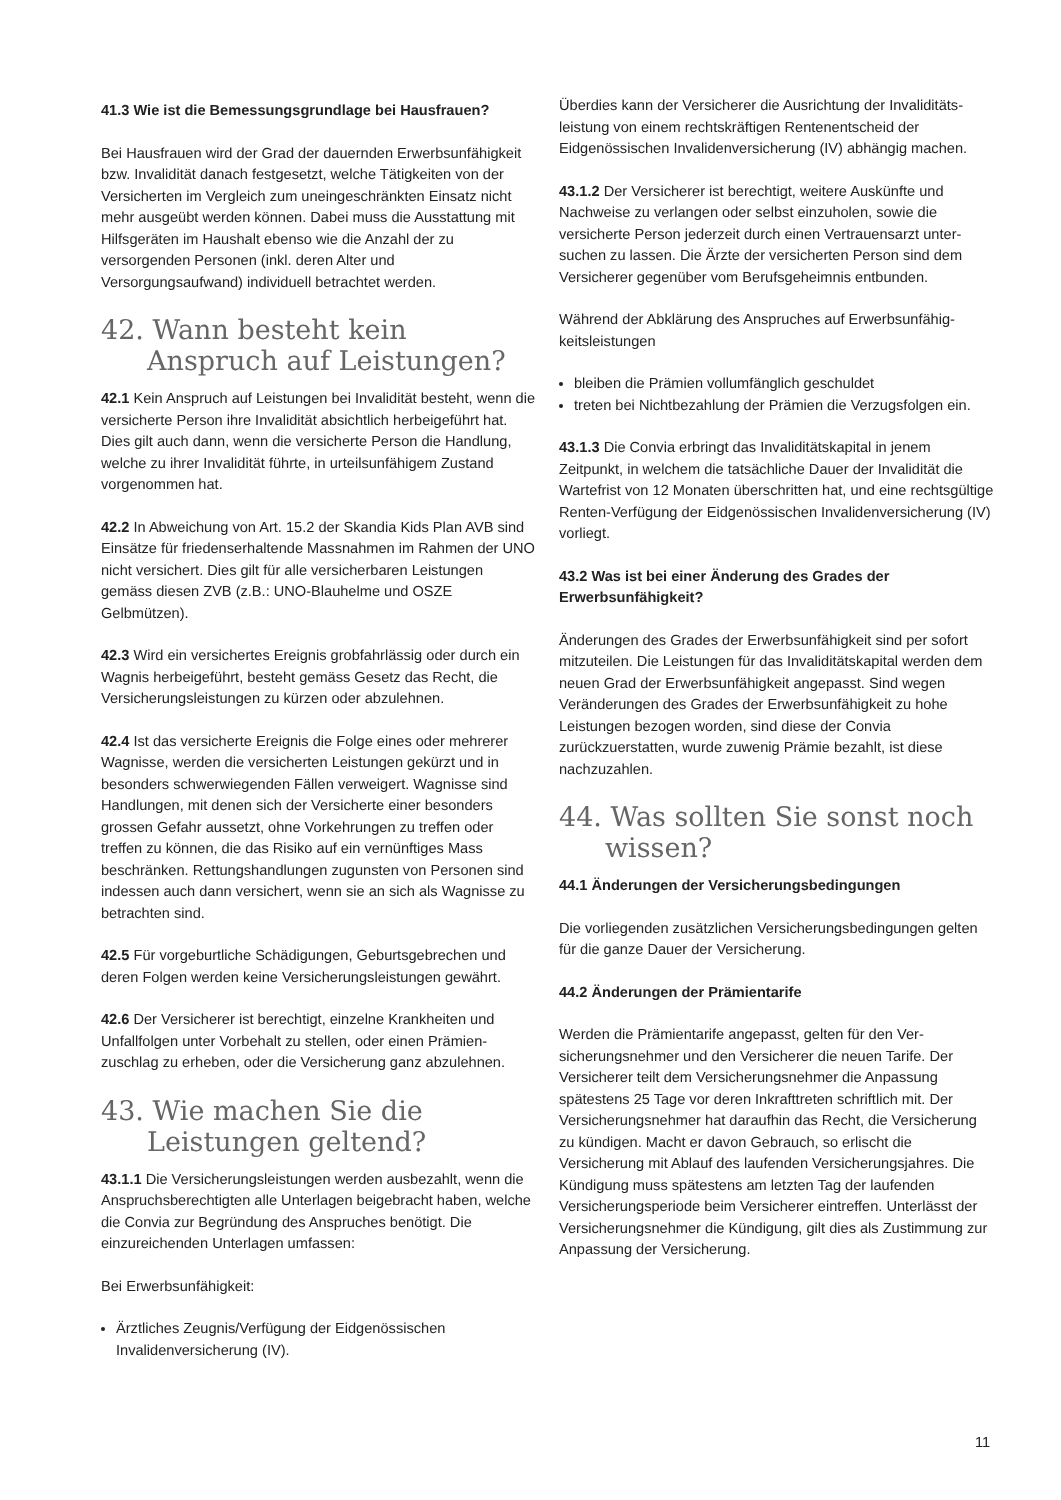41.3 Wie ist die Bemessungsgrundlage bei Hausfrauen?
Bei Hausfrauen wird der Grad der dauernden Erwerbsunfä­higkeit bzw. Invalidität danach festgesetzt, welche Tätigkeiten von der Versicherten im Vergleich zum uneingeschränkten Einsatz nicht mehr ausgeübt werden können. Dabei muss die Ausstattung mit Hilfsgeräten im Haushalt ebenso wie die Anzahl der zu versorgenden Personen (inkl. deren Alter und Versorgungsaufwand) individuell betrachtet werden.
42. Wann besteht kein Anspruch auf Leistungen?
42.1 Kein Anspruch auf Leistungen bei Invalidität besteht, wenn die versicherte Person ihre Invalidität absichtlich herbeigeführt hat. Dies gilt auch dann, wenn die versicherte Person die Handlung, welche zu ihrer Invalidität führte, in urteilsunfähigem Zustand vorgenommen hat.
42.2 In Abweichung von Art. 15.2 der Skandia Kids Plan AVB sind Einsätze für friedenserhaltende Massnahmen im Rahmen der UNO nicht versichert. Dies gilt für alle versicherbaren Leistungen gemäss diesen ZVB (z.B.: UNO-Blauhelme und OSZE Gelbmützen).
42.3 Wird ein versichertes Ereignis grobfahrlässig oder durch ein Wagnis herbeigeführt, besteht gemäss Gesetz das Recht, die Versicherungsleistungen zu kürzen oder abzulehnen.
42.4 Ist das versicherte Ereignis die Folge eines oder mehrerer Wagnisse, werden die versicherten Leistungen gekürzt und in besonders schwerwiegenden Fällen verweigert. Wagnisse sind Handlungen, mit denen sich der Versicherte einer beson­ders grossen Gefahr aussetzt, ohne Vorkehrungen zu treffen oder treffen zu können, die das Risiko auf ein vernünftiges Mass beschränken. Rettungshandlungen zugunsten von Personen sind indessen auch dann versichert, wenn sie an sich als Wagnisse zu betrachten sind.
42.5 Für vorgeburtliche Schädigungen, Geburtsgebrechen und deren Folgen werden keine Versicherungsleistungen gewährt.
42.6 Der Versicherer ist berechtigt, einzelne Krankheiten und Unfallfolgen unter Vorbehalt zu stellen, oder einen Prämien­zuschlag zu erheben, oder die Versicherung ganz abzulehnen.
43. Wie machen Sie die Leistungen geltend?
43.1.1 Die Versicherungsleistungen werden ausbezahlt, wenn die Anspruchsberechtigten alle Unterlagen beigebracht haben, welche die Convia zur Begründung des Anspruches benötigt. Die einzureichenden Unterlagen umfassen:
Bei Erwerbsunfähigkeit:
Ärztliches Zeugnis/Verfügung der Eidgenössischen Invalidenversicherung (IV).
Überdies kann der Versicherer die Ausrichtung der Invaliditäts­leistung von einem rechtskräftigen Rentenentscheid der Eidgenössischen Invalidenversicherung (IV) abhängig machen.
43.1.2 Der Versicherer ist berechtigt, weitere Auskünfte und Nachweise zu verlangen oder selbst einzuholen, sowie die versicherte Person jederzeit durch einen Vertrauensarzt unter­suchen zu lassen. Die Ärzte der versicherten Person sind dem Versicherer gegenüber vom Berufsgeheimnis entbunden.
Während der Abklärung des Anspruches auf Erwerbsunfähig­keitsleistungen
bleiben die Prämien vollumfänglich geschuldet
treten bei Nichtbezahlung der Prämien die Verzugsfolgen ein.
43.1.3 Die Convia erbringt das Invaliditätskapital in jenem Zeitpunkt, in welchem die tatsächliche Dauer der Invalidität die Wartefrist von 12 Monaten überschritten hat, und eine rechtsgültige Renten-Verfügung der Eidgenössischen Invaliden­versicherung (IV) vorliegt.
43.2 Was ist bei einer Änderung des Grades der Erwerbsunfähigkeit?
Änderungen des Grades der Erwerbsunfähigkeit sind per sofort mitzuteilen. Die Leistungen für das Invaliditätskapital werden dem neuen Grad der Erwerbsunfähigkeit angepasst. Sind wegen Veränderungen des Grades der Erwerbs­unfähigkeit zu hohe Leistungen bezogen worden, sind diese der Convia zurückzuerstatten, wurde zuwenig Prämie bezahlt, ist diese nachzuzahlen.
44. Was sollten Sie sonst noch wissen?
44.1 Änderungen der Versicherungsbedingungen
Die vorliegenden zusätzlichen Versicherungsbedingungen gelten für die ganze Dauer der Versicherung.
44.2 Änderungen der Prämientarife
Werden die Prämientarife angepasst, gelten für den Ver­sicherungsnehmer und den Versicherer die neuen Tarife. Der Versicherer teilt dem Versicherungsnehmer die Anpassung spätestens 25 Tage vor deren Inkrafttreten schriftlich mit. Der Versicherungsnehmer hat daraufhin das Recht, die Versicherung zu kündigen. Macht er davon Gebrauch, so erlischt die Versicherung mit Ablauf des laufenden Versicherungsjahres. Die Kündigung muss spätestens am letzten Tag der laufenden Versicherungsperiode beim Versicherer eintreffen. Unterlässt der Versicherungsnehmer die Kündigung, gilt dies als Zustimmung zur Anpassung der Versicherung.
11